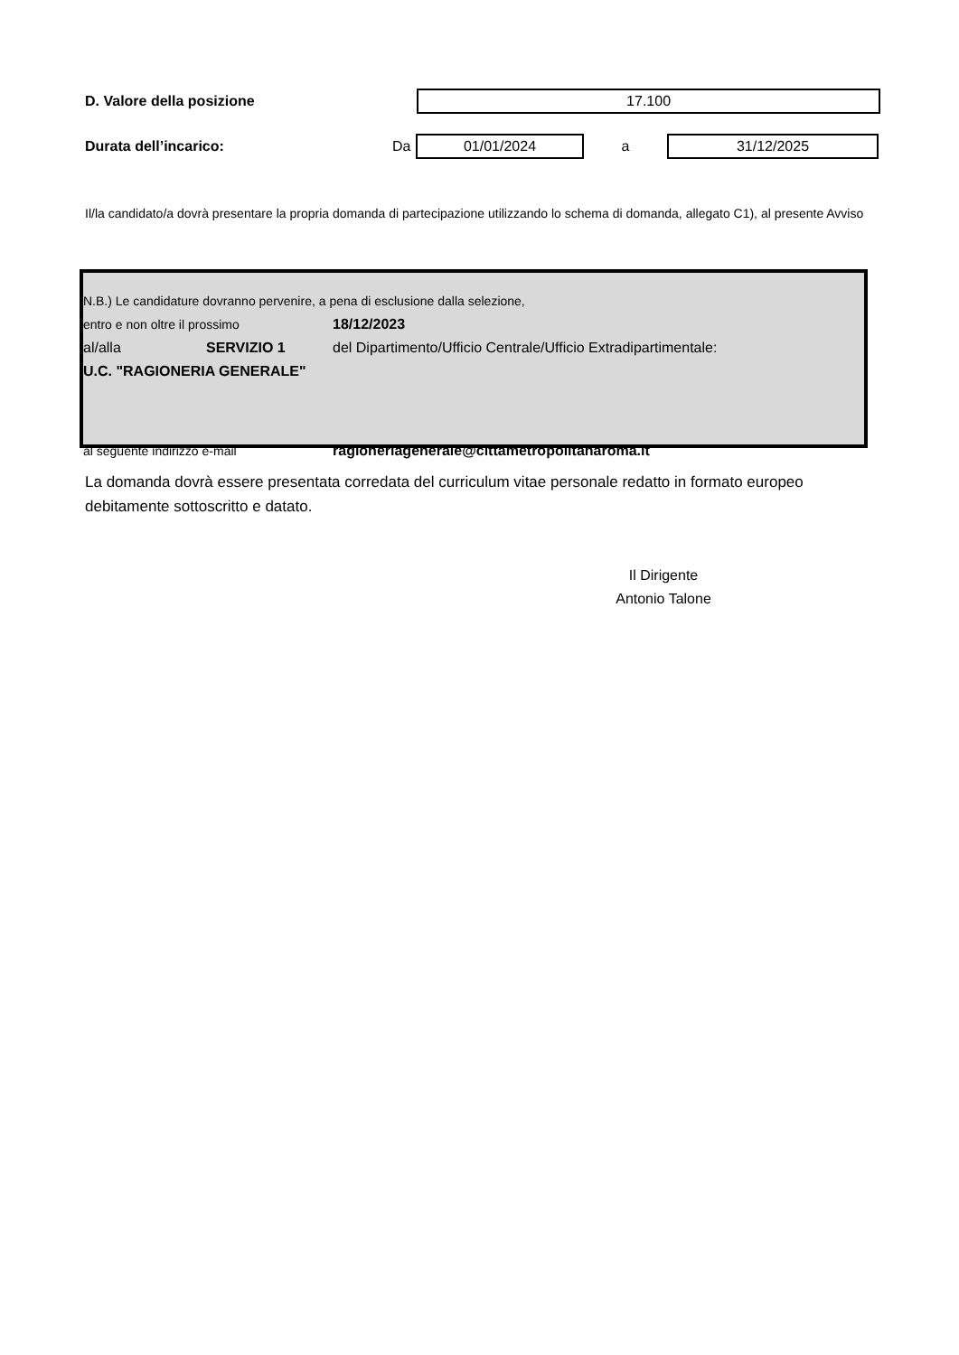D. Valore della posizione
17.100
Durata dell’incarico: Da
01/01/2024
a
31/12/2025
Il/la candidato/a dovrà presentare la propria domanda di partecipazione utilizzando lo schema di domanda, allegato C1), al presente Avviso
N.B.) Le candidature dovranno pervenire, a pena di esclusione dalla selezione,
entro e non oltre il prossimo 18/12/2023
al/alla SERVIZIO 1 del Dipartimento/Ufficio Centrale/Ufficio Extradipartimentale:
U.C. "RAGIONERIA GENERALE"
al seguente indirizzo e-mail ragioneriagenerale@cittametropolitanaroma.it
La domanda dovrà essere presentata corredata del curriculum vitae personale redatto in formato europeo debitamente sottoscritto e datato.
Il Dirigente
Antonio Talone